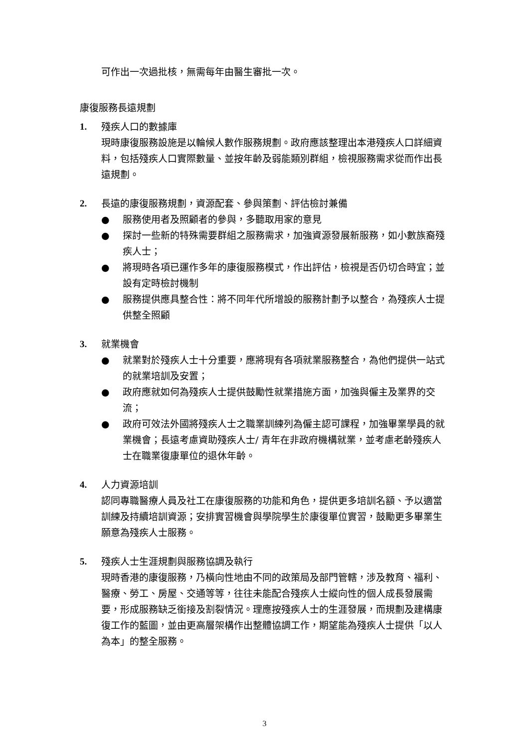可作出一次過批核，無需每年由醫生審批一次。
康復服務長遠規劃
1. 殘疾人口的數據庫
現時康復服務設施是以輪候人數作服務規劃。政府應該整理出本港殘疾人口詳細資料，包括殘疾人口實際數量、並按年齡及弱能類別群組，檢視服務需求從而作出長遠規劃。
2. 長遠的康復服務規劃，資源配套、參與策劃、評估檢討兼備
● 服務使用者及照顧者的參與，多聽取用家的意見
● 探討一些新的特殊需要群組之服務需求，加強資源發展新服務，如小數族裔殘疾人士；
● 將現時各項已運作多年的康復服務模式，作出評估，檢視是否仍切合時宜；並設有定時檢討機制
● 服務提供應具整合性：將不同年代所增設的服務計劃予以整合，為殘疾人士提供整全照顧
3. 就業機會
● 就業對於殘疾人士十分重要，應將現有各項就業服務整合，為他們提供一站式的就業培訓及安置；
● 政府應就如何為殘疾人士提供鼓勵性就業措施方面，加強與僱主及業界的交流；
● 政府可效法外國將殘疾人士之職業訓練列為僱主認可課程，加強畢業學員的就業機會；長遠考慮資助殘疾人士/ 青年在非政府機構就業，並考慮老齡殘疾人士在職業復康單位的退休年齡。
4. 人力資源培訓
認同專職醫療人員及社工在康復服務的功能和角色，提供更多培訓名額、予以適當訓練及持續培訓資源；安排實習機會與學院學生於康復單位實習，鼓勵更多畢業生願意為殘疾人士服務。
5. 殘疾人士生涯規劃與服務協調及執行
現時香港的康復服務，乃橫向性地由不同的政策局及部門管轄，涉及教育、福利、醫療、勞工、房屋、交通等等，往往未能配合殘疾人士縱向性的個人成長發展需要，形成服務缺乏銜接及割裂情況。理應按殘疾人士的生涯發展，而規劃及建構康復工作的藍圖，並由更高層架構作出整體協調工作，期望能為殘疾人士提供「以人為本」的整全服務。
3